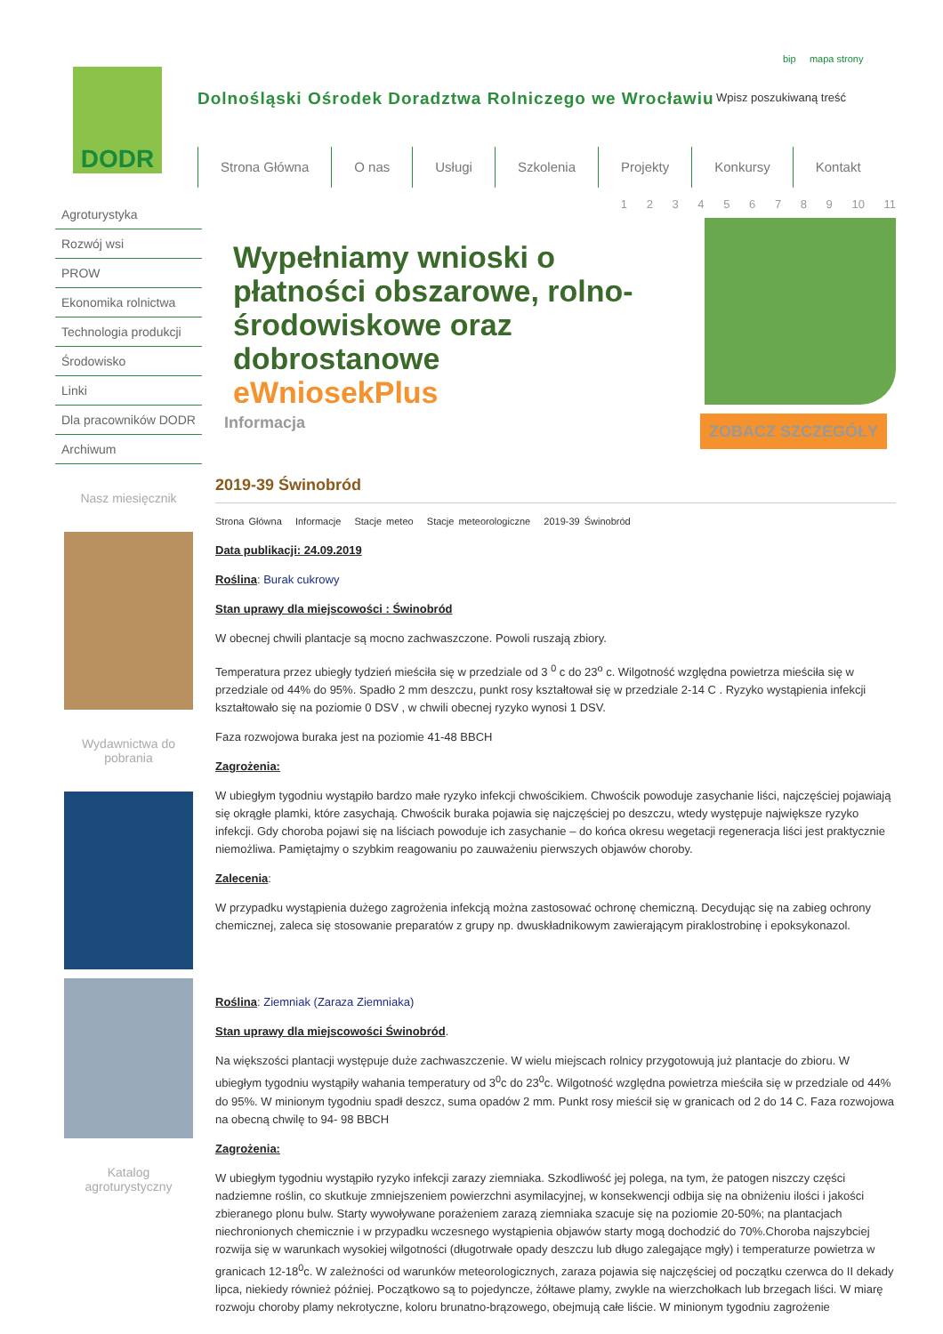DODR
Dolnośląski Ośrodek Doradztwa Rolniczego we Wrocławiu
bip mapa strony
Wpisz poszukiwaną treść
Strona Główna O nas Usługi Szkolenia Projekty Konkursy Kontakt
Agroturystyka
Rozwój wsi
PROW
Ekonomika rolnictwa
Technologia produkcji
Środowisko
Linki
Dla pracowników DODR
Archiwum
Nasz miesięcznik
Wydawnictwa do pobrania
Katalog agroturystyczny
1 2 3 4 5 6 7 8 9 10 11
Wypełniamy wnioski o płatności obszarowe, rolno-środowiskowe oraz dobrostanowe
eWniosekPlus
Informacja ZOBACZ SZCZEGÓŁY
2019-39 Świnobród
Strona Główna Informacje Stacje meteo Stacje meteorologiczne 2019-39 Świnobród
Data publikacji: 24.09.2019
Roślina: Burak cukrowy
Stan uprawy dla miejscowości : Świnobród
W obecnej chwili plantacje są mocno zachwaszczone. Powoli ruszają zbiory.
Temperatura przez ubiegły tydzień mieściła się w przedziale od 3 <sup>0</sup> c do 23<sup>o</sup> c. Wilgotność względna powietrza mieściła się w przedziale od 44% do 95%. Spadło 2 mm deszczu, punkt rosy kształtował się w przedziale 2-14 C . Ryzyko wystąpienia infekcji kształtowało się na poziomie 0 DSV , w chwili obecnej ryzyko wynosi 1 DSV.
Faza rozwojowa buraka jest na poziomie 41-48 BBCH
Zagrożenia:
W ubiegłym tygodniu wystąpiło bardzo małe ryzyko infekcji chwościkiem. Chwościk powoduje zasychanie liści, najczęściej pojawiają się okrągłe plamki, które zasychają. Chwościk buraka pojawia się najczęściej po deszczu, wtedy występuje największe ryzyko infekcji. Gdy choroba pojawi się na liściach powoduje ich zasychanie – do końca okresu wegetacji regeneracja liści jest praktycznie niemożliwa. Pamiętajmy o szybkim reagowaniu po zauważeniu pierwszych objawów choroby.
Zalecenia:
W przypadku wystąpienia dużego zagrożenia infekcją można zastosować ochronę chemiczną. Decydując się na zabieg ochrony chemicznej, zaleca się stosowanie preparatów z grupy np. dwuskładnikowym zawierającym piraklostrobinę i epoksykonazol.
Roślina: Ziemniak (Zaraza Ziemniaka)
Stan uprawy dla miejscowości Świnobród.
Na większości plantacji występuje duże zachwaszczenie. W wielu miejscach rolnicy przygotowują już plantacje do zbioru. W ubiegłym tygodniu wystąpiły wahania temperatury od 3<sup>0</sup>c do 23<sup>0</sup>c. Wilgotność względna powietrza mieściła się w przedziale od 44% do 95%. W minionym tygodniu spadł deszcz, suma opadów 2 mm. Punkt rosy mieścił się w granicach od 2 do 14 C. Faza rozwojowa na obecną chwilę to 94- 98 BBCH
Zagrożenia:
W ubiegłym tygodniu wystąpiło ryzyko infekcji zarazy ziemniaka. Szkodliwość jej polega, na tym, że patogen niszczy części nadziemne roślin, co skutkuje zmniejszeniem powierzchni asymilacyjnej, w konsekwencji odbija się na obniżeniu ilości i jakości zbieranego plonu bulw. Starty wywoływane porażeniem zarazą ziemniaka szacuje się na poziomie 20-50%; na plantacjach niechronionych chemicznie i w przypadku wczesnego wystąpienia objawów starty mogą dochodzić do 70%.Choroba najszybciej rozwija się w warunkach wysokiej wilgotności (długotrwałe opady deszczu lub długo zalegające mgły) i temperaturze powietrza w granicach 12-18<sup>0</sup>c. W zależności od warunków meteorologicznych, zaraza pojawia się najczęściej od początku czerwca do II dekady lipca, niekiedy również później. Początkowo są to pojedyncze, żółtawe plamy, zwykle na wierzchołkach lub brzegach liści. W miarę rozwoju choroby plamy nekrotyczne, koloru brunatno-brązowego, obejmują całe liście. W minionym tygodniu zagrożenie